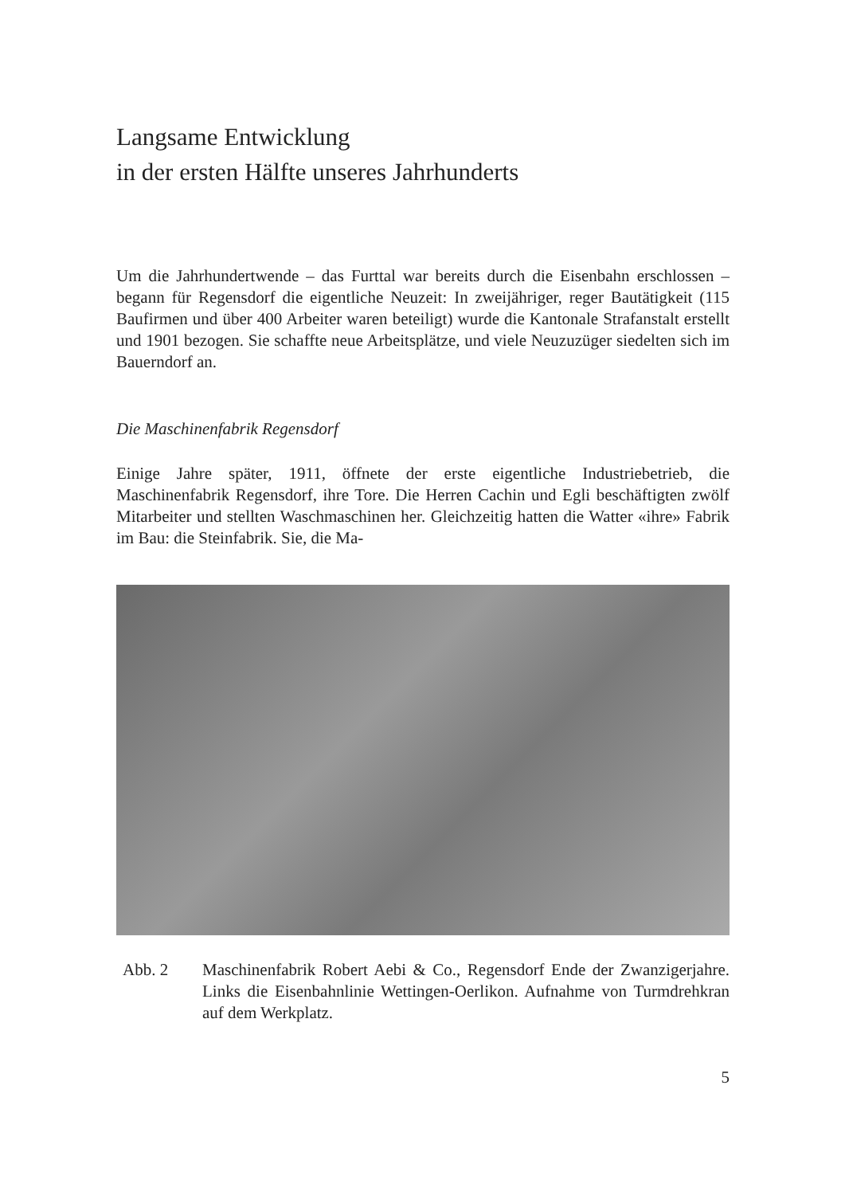Langsame Entwicklung
in der ersten Hälfte unseres Jahrhunderts
Um die Jahrhundertwende – das Furttal war bereits durch die Eisenbahn erschlossen – begann für Regensdorf die eigentliche Neuzeit: In zweijähriger, reger Bautätigkeit (115 Baufirmen und über 400 Arbeiter waren beteiligt) wurde die Kantonale Strafanstalt erstellt und 1901 bezogen. Sie schaffte neue Arbeitsplätze, und viele Neuzuzüger siedelten sich im Bauerndorf an.
Die Maschinenfabrik Regensdorf
Einige Jahre später, 1911, öffnete der erste eigentliche Industriebetrieb, die Maschinenfabrik Regensdorf, ihre Tore. Die Herren Cachin und Egli beschäftigten zwölf Mitarbeiter und stellten Waschmaschinen her. Gleichzeitig hatten die Watter «ihre» Fabrik im Bau: die Steinfabrik. Sie, die Ma-
Abb. 2 Maschinenfabrik Robert Aebi & Co., Regensdorf Ende der Zwanzigerjahre. Links die Eisenbahnlinie Wettingen-Oerlikon. Aufnahme von Turmdrehkran auf dem Werkplatz.
5